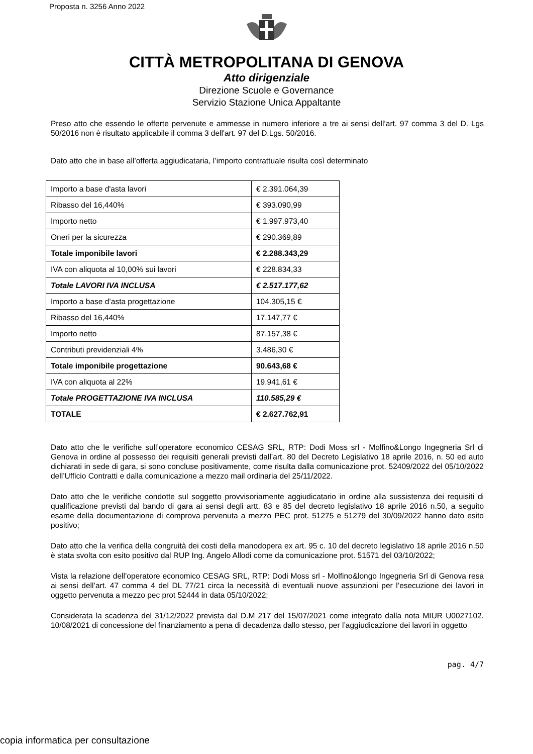Proposta n. 3256 Anno 2022
CITTÀ METROPOLITANA DI GENOVA
Atto dirigenziale
Direzione Scuole e Governance
Servizio Stazione Unica Appaltante
Preso atto che essendo le offerte pervenute e ammesse in numero inferiore a tre ai sensi dell’art. 97 comma 3 del D. Lgs 50/2016 non è risultato applicabile il comma 3 dell'art. 97 del D.Lgs. 50/2016.
Dato atto che in base all’offerta aggiudicataria, l’importo contrattuale risulta così determinato
| Importo a base d'asta lavori | € 2.391.064,39 |
| Ribasso del 16,440% | € 393.090,99 |
| Importo netto | € 1.997.973,40 |
| Oneri per la sicurezza | € 290.369,89 |
| Totale imponibile lavori | € 2.288.343,29 |
| IVA con aliquota al 10,00% sui lavori | € 228.834,33 |
| Totale LAVORI IVA INCLUSA | € 2.517.177,62 |
| Importo a base d’asta progettazione | 104.305,15 € |
| Ribasso del 16,440% | 17.147,77 € |
| Importo netto | 87.157,38 € |
| Contributi previdenziali 4% | 3.486,30 € |
| Totale imponibile progettazione | 90.643,68 € |
| IVA con aliquota al 22% | 19.941,61 € |
| Totale PROGETTAZIONE IVA INCLUSA | 110.585,29 € |
| TOTALE | € 2.627.762,91 |
Dato atto che le verifiche sull’operatore economico CESAG SRL, RTP: Dodi Moss srl - Molfino&Longo Ingegneria Srl di Genova in ordine al possesso dei requisiti generali previsti dall’art. 80 del Decreto Legislativo 18 aprile 2016, n. 50 ed auto dichiarati in sede di gara, si sono concluse positivamente, come risulta dalla comunicazione prot. 52409/2022 del 05/10/2022 dell’Ufficio Contratti e dalla comunicazione a mezzo mail ordinaria del 25/11/2022.
Dato atto che le verifiche condotte sul soggetto provvisoriamente aggiudicatario in ordine alla sussistenza dei requisiti di qualificazione previsti dal bando di gara ai sensi degli artt. 83 e 85 del decreto legislativo 18 aprile 2016 n.50, a seguito esame della documentazione di comprova pervenuta a mezzo PEC prot. 51275 e 51279 del 30/09/2022 hanno dato esito positivo;
Dato atto che la verifica della congruità dei costi della manodopera ex art. 95 c. 10 del decreto legislativo 18 aprile 2016 n.50 è stata svolta con esito positivo dal RUP Ing. Angelo Allodi come da comunicazione prot. 51571 del 03/10/2022;
Vista la relazione dell’operatore economico CESAG SRL, RTP: Dodi Moss srl - Molfino&longo Ingegneria Srl di Genova resa ai sensi dell’art. 47 comma 4 del DL 77/21 circa la necessità di eventuali nuove assunzioni per l’esecuzione dei lavori in oggetto pervenuta a mezzo pec prot 52444 in data 05/10/2022;
Considerata la scadenza del 31/12/2022 prevista dal D.M 217 del 15/07/2021 come integrato dalla nota MIUR U0027102. 10/08/2021 di concessione del finanziamento a pena di decadenza dallo stesso, per l’aggiudicazione dei lavori in oggetto
pag. 4/7
copia informatica per consultazione